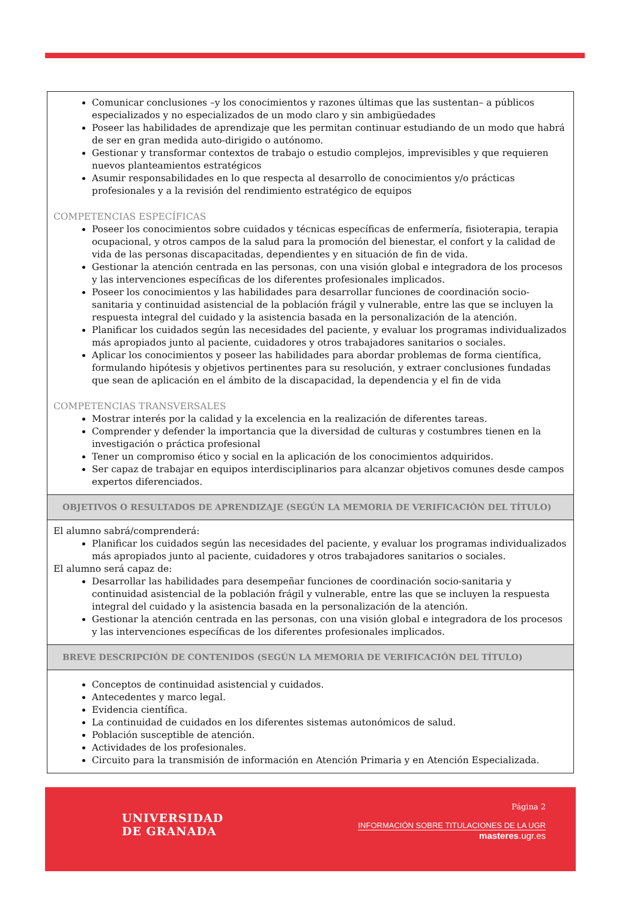| Comunicar conclusiones –y los conocimientos y razones últimas que las sustentan– a públicos especializados y no especializados de un modo claro y sin ambigüedades Poseer las habilidades de aprendizaje que les permitan continuar estudiando de un modo que habrá de ser en gran medida auto-dirigido o autónomo. Gestionar y transformar contextos de trabajo o estudio complejos, imprevisibles y que requieren nuevos planteamientos estratégicos Asumir responsabilidades en lo que respecta al desarrollo de conocimientos y/o prácticas profesionales y a la revisión del rendimiento estratégico de equipos COMPETENCIAS ESPECÍFICAS Poseer los conocimientos sobre cuidados y técnicas específicas de enfermería, fisioterapia, terapia ocupacional, y otros campos de la salud para la promoción del bienestar, el confort y la calidad de vida de las personas discapacitadas, dependientes y en situación de fin de vida. Gestionar la atención centrada en las personas, con una visión global e integradora de los procesos y las intervenciones específicas de los diferentes profesionales implicados. Poseer los conocimientos y las habilidades para desarrollar funciones de coordinación socio-sanitaria y continuidad asistencial de la población frágil y vulnerable, entre las que se incluyen la respuesta integral del cuidado y la asistencia basada en la personalización de la atención. Planificar los cuidados según las necesidades del paciente, y evaluar los programas individualizados más apropiados junto al paciente, cuidadores y otros trabajadores sanitarios o sociales. Aplicar los conocimientos y poseer las habilidades para abordar problemas de forma científica, formulando hipótesis y objetivos pertinentes para su resolución, y extraer conclusiones fundadas que sean de aplicación en el ámbito de la discapacidad, la dependencia y el fin de vida COMPETENCIAS TRANSVERSALES Mostrar interés por la calidad y la excelencia en la realización de diferentes tareas. Comprender y defender la importancia que la diversidad de culturas y costumbres tienen en la investigación o práctica profesional Tener un compromiso ético y social en la aplicación de los conocimientos adquiridos. Ser capaz de trabajar en equipos interdisciplinarios para alcanzar objetivos comunes desde campos expertos diferenciados. |
| OBJETIVOS O RESULTADOS DE APRENDIZAJE (SEGÚN LA MEMORIA DE VERIFICACIÓN DEL TÍTULO) |
| El alumno sabrá/comprenderá: Planificar los cuidados según las necesidades del paciente, y evaluar los programas individualizados más apropiados junto al paciente, cuidadores y otros trabajadores sanitarios o sociales. El alumno será capaz de: Desarrollar las habilidades para desempeñar funciones de coordinación socio-sanitaria y continuidad asistencial de la población frágil y vulnerable, entre las que se incluyen la respuesta integral del cuidado y la asistencia basada en la personalización de la atención. Gestionar la atención centrada en las personas, con una visión global e integradora de los procesos y las intervenciones específicas de los diferentes profesionales implicados. |
| BREVE DESCRIPCIÓN DE CONTENIDOS (SEGÚN LA MEMORIA DE VERIFICACIÓN DEL TÍTULO) |
| Conceptos de continuidad asistencial y cuidados. Antecedentes y marco legal. Evidencia científica. La continuidad de cuidados en los diferentes sistemas autonómicos de salud. Población susceptible de atención. Actividades de los profesionales. Circuito para la transmisión de información en Atención Primaria y en Atención Especializada. |
UNIVERSIDAD
DE GRANADA
Página 2
INFORMACIÓN SOBRE TITULACIONES DE LA UGR
masteres.ugr.es